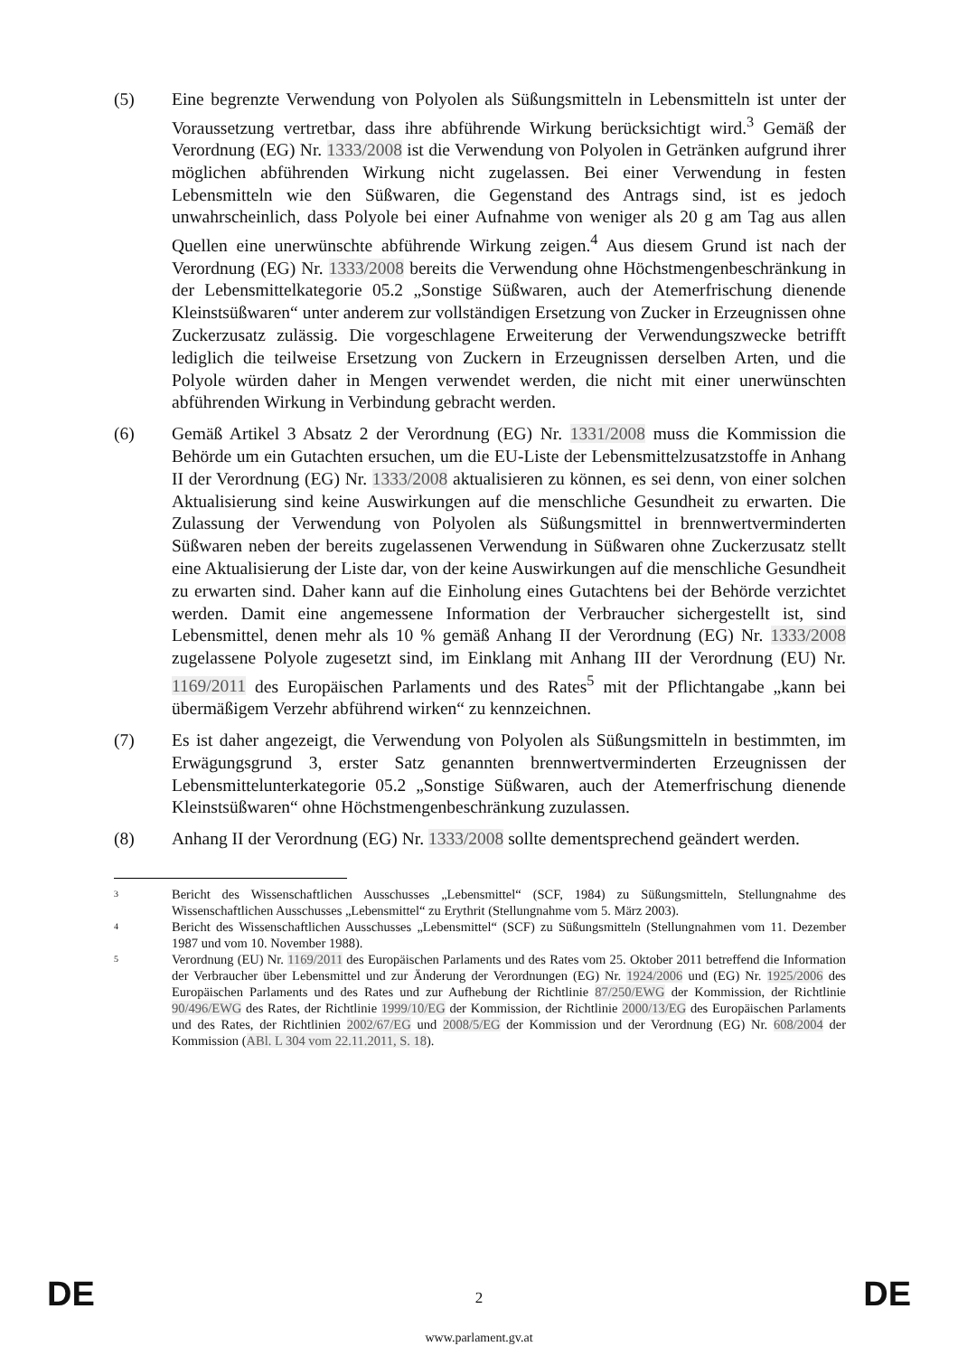(5) Eine begrenzte Verwendung von Polyolen als Süßungsmitteln in Lebensmitteln ist unter der Voraussetzung vertretbar, dass ihre abführende Wirkung berücksichtigt wird.<sup>3</sup> Gemäß der Verordnung (EG) Nr. 1333/2008 ist die Verwendung von Polyolen in Getränken aufgrund ihrer möglichen abführenden Wirkung nicht zugelassen. Bei einer Verwendung in festen Lebensmitteln wie den Süßwaren, die Gegenstand des Antrags sind, ist es jedoch unwahrscheinlich, dass Polyole bei einer Aufnahme von weniger als 20 g am Tag aus allen Quellen eine unerwünschte abführende Wirkung zeigen.<sup>4</sup> Aus diesem Grund ist nach der Verordnung (EG) Nr. 1333/2008 bereits die Verwendung ohne Höchstmengenbeschränkung in der Lebensmittelkategorie 05.2 „Sonstige Süßwaren, auch der Atemerfrischung dienende Kleinstsüßwaren“ unter anderem zur vollständigen Ersetzung von Zucker in Erzeugnissen ohne Zuckerzusatz zulässig. Die vorgeschlagene Erweiterung der Verwendungszwecke betrifft lediglich die teilweise Ersetzung von Zuckern in Erzeugnissen derselben Arten, und die Polyole würden daher in Mengen verwendet werden, die nicht mit einer unerwünschten abführenden Wirkung in Verbindung gebracht werden.
(6) Gemäß Artikel 3 Absatz 2 der Verordnung (EG) Nr. 1331/2008 muss die Kommission die Behörde um ein Gutachten ersuchen, um die EU-Liste der Lebensmittelzusatzstoffe in Anhang II der Verordnung (EG) Nr. 1333/2008 aktualisieren zu können, es sei denn, von einer solchen Aktualisierung sind keine Auswirkungen auf die menschliche Gesundheit zu erwarten. Die Zulassung der Verwendung von Polyolen als Süßungsmittel in brennwertverminderten Süßwaren neben der bereits zugelassenen Verwendung in Süßwaren ohne Zuckerzusatz stellt eine Aktualisierung der Liste dar, von der keine Auswirkungen auf die menschliche Gesundheit zu erwarten sind. Daher kann auf die Einholung eines Gutachtens bei der Behörde verzichtet werden. Damit eine angemessene Information der Verbraucher sichergestellt ist, sind Lebensmittel, denen mehr als 10 % gemäß Anhang II der Verordnung (EG) Nr. 1333/2008 zugelassene Polyole zugesetzt sind, im Einklang mit Anhang III der Verordnung (EU) Nr. 1169/2011 des Europäischen Parlaments und des Rates<sup>5</sup> mit der Pflichtangabe „kann bei übermäßigem Verzehr abführend wirken“ zu kennzeichnen.
(7) Es ist daher angezeigt, die Verwendung von Polyolen als Süßungsmitteln in bestimmten, im Erwägungsgrund 3, erster Satz genannten brennwertverminderten Erzeugnissen der Lebensmittelunterkategorie 05.2 „Sonstige Süßwaren, auch der Atemerfrischung dienende Kleinstsüßwaren“ ohne Höchstmengenbeschränkung zuzulassen.
(8) Anhang II der Verordnung (EG) Nr. 1333/2008 sollte dementsprechend geändert werden.
3
Bericht des Wissenschaftlichen Ausschusses „Lebensmittel“ (SCF, 1984) zu Süßungsmitteln, Stellungnahme des Wissenschaftlichen Ausschusses „Lebensmittel“ zu Erythrit (Stellungnahme vom 5. März 2003).
4
Bericht des Wissenschaftlichen Ausschusses „Lebensmittel“ (SCF) zu Süßungsmitteln (Stellungnahmen vom 11. Dezember 1987 und vom 10. November 1988).
5
Verordnung (EU) Nr. 1169/2011 des Europäischen Parlaments und des Rates vom 25. Oktober 2011 betreffend die Information der Verbraucher über Lebensmittel und zur Änderung der Verordnungen (EG) Nr. 1924/2006 und (EG) Nr. 1925/2006 des Europäischen Parlaments und des Rates und zur Aufhebung der Richtlinie 87/250/EWG der Kommission, der Richtlinie 90/496/EWG des Rates, der Richtlinie 1999/10/EG der Kommission, der Richtlinie 2000/13/EG des Europäischen Parlaments und des Rates, der Richtlinien 2002/67/EG und 2008/5/EG der Kommission und der Verordnung (EG) Nr. 608/2004 der Kommission (ABl. L 304 vom 22.11.2011, S. 18).
DE 2 DE
www.parlament.gv.at